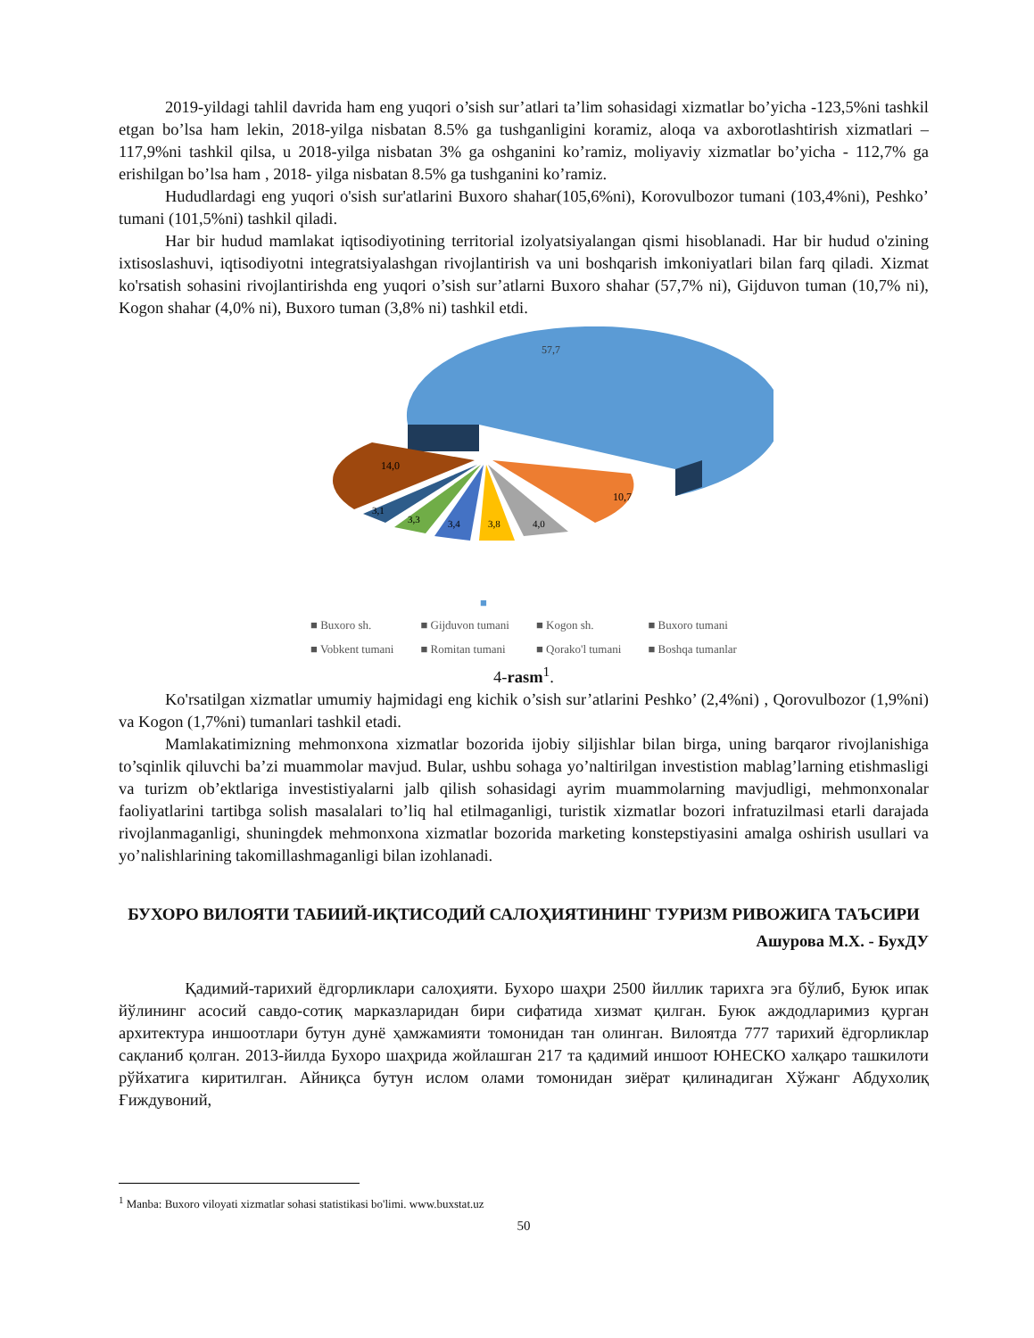2019-yildagi tahlil davrida ham eng yuqori o’sish sur’atlari ta’lim sohasidagi xizmatlar bo’yicha -123,5%ni tashkil etgan bo’lsa ham lekin, 2018-yilga nisbatan 8.5% ga tushganligini koramiz, aloqa va axborotlashtirish xizmatlari – 117,9%ni tashkil qilsa, u 2018-yilga nisbatan 3% ga oshganini ko’ramiz, moliyaviy xizmatlar bo’yicha - 112,7% ga erishilgan bo’lsa ham , 2018- yilga nisbatan 8.5% ga tushganini ko’ramiz.
Hududlardagi eng yuqori o'sish sur'atlarini Buxoro shahar(105,6%ni), Korovulbozor tumani (103,4%ni), Peshko’ tumani (101,5%ni) tashkil qiladi.
Har bir hudud mamlakat iqtisodiyotining territorial izolyatsiyalangan qismi hisoblanadi. Har bir hudud o'zining ixtisoslashuvi, iqtisodiyotni integratsiyalashgan rivojlantirish va uni boshqarish imkoniyatlari bilan farq qiladi. Xizmat ko'rsatish sohasini rivojlantirishda eng yuqori o’sish sur’atlarni Buxoro shahar (57,7% ni), Gijduvon tuman (10,7% ni), Kogon shahar (4,0% ni), Buxoro tuman (3,8% ni) tashkil etdi.
57,7
10,7
14,0
4,0
3,8
3,4
3,3
3,1
■
■ Buxoro sh. ■ Gijduvon tumani ■ Kogon sh. ■ Buxoro tumani ■ Vobkent tumani ■ Romitan tumani ■ Qorako'l tumani ■ Boshqa tumanlar
4-rasm<sup>1</sup>.
Ko'rsatilgan xizmatlar umumiy hajmidagi eng kichik o’sish sur’atlarini Peshko’ (2,4%ni) , Qorovulbozor (1,9%ni) va Kogon (1,7%ni) tumanlari tashkil etadi.
Mamlakatimizning mehmonxona xizmatlar bozorida ijobiy siljishlar bilan birga, uning barqaror rivojlanishiga to’sqinlik qiluvchi ba’zi muammolar mavjud. Bular, ushbu sohaga yo’naltirilgan investistion mablag’larning etishmasligi va turizm ob’ektlariga investistiyalarni jalb qilish sohasidagi ayrim muammolarning mavjudligi, mehmonxonalar faoliyatlarini tartibga solish masalalari to’liq hal etilmaganligi, turistik xizmatlar bozori infratuzilmasi etarli darajada rivojlanmaganligi, shuningdek mehmonxona xizmatlar bozorida marketing konstepstiyasini amalga oshirish usullari va yo’nalishlarining takomillashmaganligi bilan izohlanadi.
БУХОРО ВИЛОЯТИ ТАБИИЙ-ИҚТИСОДИЙ САЛОҲИЯТИНИНГ ТУРИЗМ РИВОЖИГА ТАЪСИРИ
Ашурова М.Х. - БухДУ
Қадимий-тарихий ёдгорликлари салоҳияти. Бухоро шаҳри 2500 йиллик тарихга эга бўлиб, Буюк ипак йўлининг асосий савдо-сотиқ марказларидан бири сифатида хизмат қилган. Буюк аждодларимиз қурган архитектура иншоотлари бутун дунё ҳамжамияти томонидан тан олинган. Вилоятда 777 тарихий ёдгорликлар сақланиб қолган. 2013-йилда Бухоро шаҳрида жойлашган 217 та қадимий иншоот ЮНЕСКО халқаро ташкилоти рўйхатига киритилган. Айниқса бутун ислом олами томонидан зиёрат қилинадиган Хўжанг Абдухолиқ Ғиждувоний,
<sup>1</sup> Manba: Buxoro viloyati xizmatlar sohasi statistikasi bo'limi. www.buxstat.uz
50